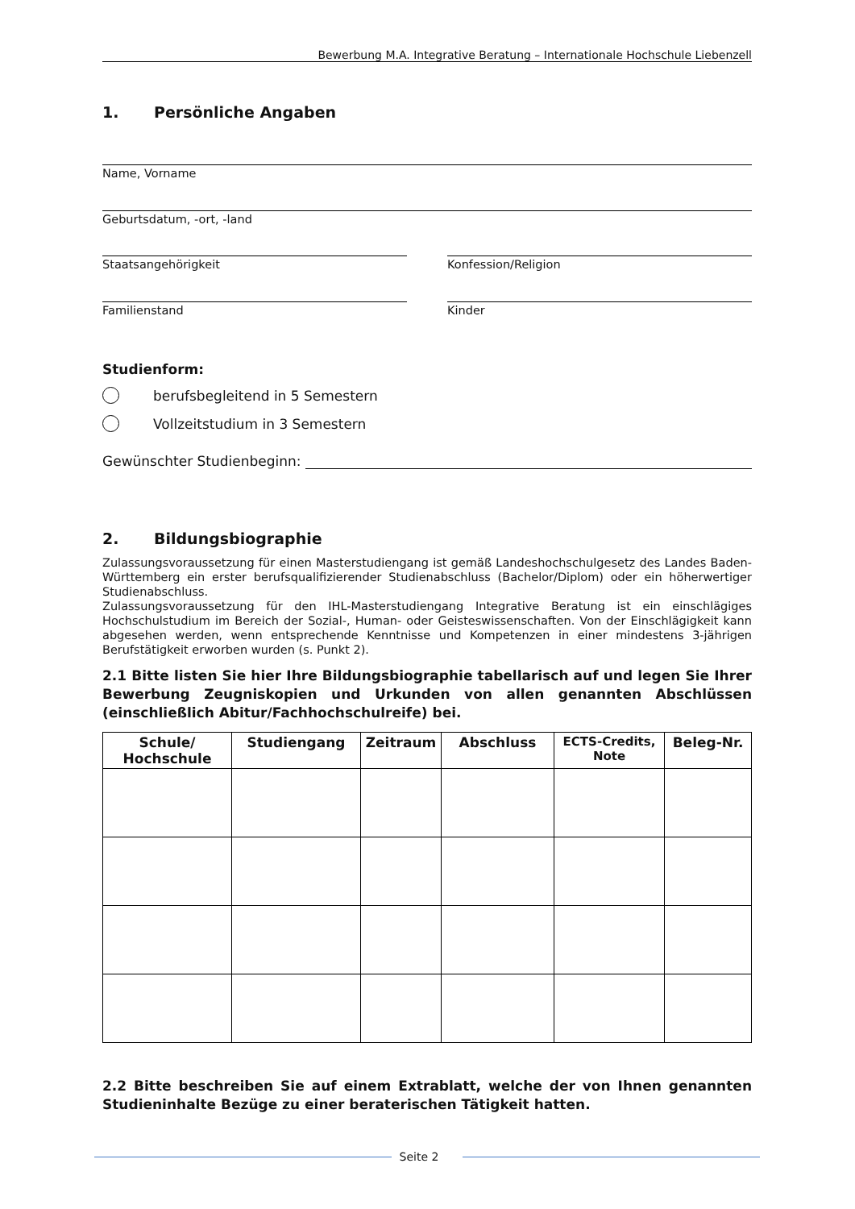Bewerbung M.A. Integrative Beratung – Internationale Hochschule Liebenzell
1. Persönliche Angaben
Name, Vorname
Geburtsdatum, -ort, -land
Staatsangehörigkeit Konfession/Religion
Familienstand Kinder
Studienform:
berufsbegleitend in 5 Semestern
Vollzeitstudium in 3 Semestern
Gewünschter Studienbeginn:
2. Bildungsbiographie
Zulassungsvoraussetzung für einen Masterstudiengang ist gemäß Landeshochschulgesetz des Landes Baden-Württemberg ein erster berufsqualifizierender Studienabschluss (Bachelor/Diplom) oder ein höherwertiger Studienabschluss.
Zulassungsvoraussetzung für den IHL-Masterstudiengang Integrative Beratung ist ein einschlägiges Hochschulstudium im Bereich der Sozial-, Human- oder Geisteswissenschaften. Von der Einschlägigkeit kann abgesehen werden, wenn entsprechende Kenntnisse und Kompetenzen in einer mindestens 3-jährigen Berufstätigkeit erworben wurden (s. Punkt 2).
2.1 Bitte listen Sie hier Ihre Bildungsbiographie tabellarisch auf und legen Sie Ihrer Bewerbung Zeugniskopien und Urkunden von allen genannten Abschlüssen (einschließlich Abitur/Fachhochschulreife) bei.
| Schule/ Hochschule | Studiengang | Zeitraum | Abschluss | ECTS-Credits, Note | Beleg-Nr. |
| --- | --- | --- | --- | --- | --- |
2.2 Bitte beschreiben Sie auf einem Extrablatt, welche der von Ihnen genannten Studieninhalte Bezüge zu einer beraterischen Tätigkeit hatten.
Seite 2